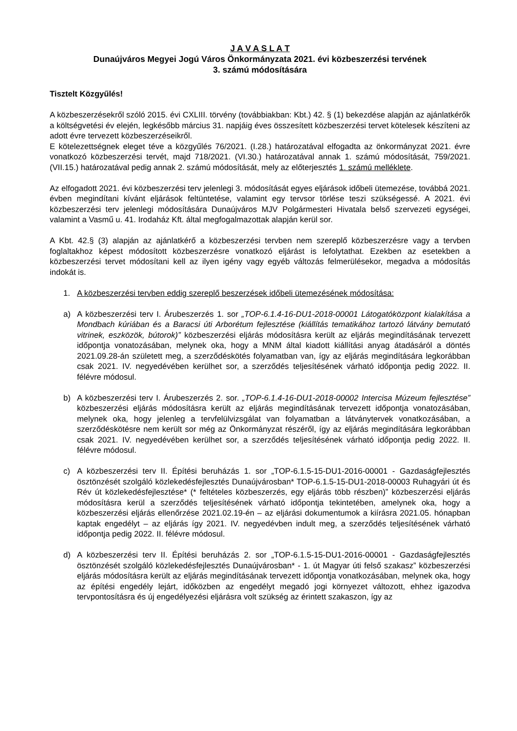J A V A S L A T
Dunaújváros Megyei Jogú Város Önkormányzata 2021. évi közbeszerzési tervének
3. számú módosítására
Tisztelt Közgyűlés!
A közbeszerzésekről szóló 2015. évi CXLIII. törvény (továbbiakban: Kbt.) 42. § (1) bekezdése alapján az ajánlatkérők a költségvetési év elején, legkésőbb március 31. napjáig éves összesített közbeszerzési tervet kötelesek készíteni az adott évre tervezett közbeszerzéseikről.
E kötelezettségnek eleget téve a közgyűlés 76/2021. (I.28.) határozatával elfogadta az önkormányzat 2021. évre vonatkozó közbeszerzési tervét, majd 718/2021. (VI.30.) határozatával annak 1. számú módosítását, 759/2021. (VII.15.) határozatával pedig annak 2. számú módosítását, mely az előterjesztés 1. számú melléklete.
Az elfogadott 2021. évi közbeszerzési terv jelenlegi 3. módosítását egyes eljárások időbeli ütemezése, továbbá 2021. évben megindítani kívánt eljárások feltüntetése, valamint egy tervsor törlése teszi szükségessé. A 2021. évi közbeszerzési terv jelenlegi módosítására Dunaújváros MJV Polgármesteri Hivatala belső szervezeti egységei, valamint a Vasmű u. 41. Irodaház Kft. által megfogalmazottak alapján kerül sor.
A Kbt. 42.§ (3) alapján az ajánlatkérő a közbeszerzési tervben nem szereplő közbeszerzésre vagy a tervben foglaltakhoz képest módosított közbeszerzésre vonatkozó eljárást is lefolytathat. Ezekben az esetekben a közbeszerzési tervet módosítani kell az ilyen igény vagy egyéb változás felmerülésekor, megadva a módosítás indokát is.
1. A közbeszerzési tervben eddig szereplő beszerzések időbeli ütemezésének módosítása:
a) A közbeszerzési terv I. Árubeszerzés 1. sor „TOP-6.1.4-16-DU1-2018-00001 Látogatóközpont kialakítása a Mondbach kúriában és a Baracsi úti Arborétum fejlesztése (kiállítás tematikához tartozó látvány bemutató vitrinek, eszközök, bútorok)” közbeszerzési eljárás módosításra került az eljárás megindításának tervezett időpontja vonatozásában, melynek oka, hogy a MNM által kiadott kiállítási anyag átadásáról a döntés 2021.09.28-án született meg, a szerződéskötés folyamatban van, így az eljárás megindítására legkorábban csak 2021. IV. negyedévében kerülhet sor, a szerződés teljesítésének várható időpontja pedig 2022. II. félévre módosul.
b) A közbeszerzési terv I. Árubeszerzés 2. sor. „TOP-6.1.4-16-DU1-2018-00002 Intercisa Múzeum fejlesztése” közbeszerzési eljárás módosításra került az eljárás megindításának tervezett időpontja vonatozásában, melynek oka, hogy jelenleg a tervfelülvizsgálat van folyamatban a látványtervek vonatkozásában, a szerződéskötésre nem került sor még az Önkormányzat részéről, így az eljárás megindítására legkorábban csak 2021. IV. negyedévében kerülhet sor, a szerződés teljesítésének várható időpontja pedig 2022. II. félévre módosul.
c) A közbeszerzési terv II. Építési beruházás 1. sor „TOP-6.1.5-15-DU1-2016-00001 - Gazdaságfejlesztés ösztönzését szolgáló közlekedésfejlesztés Dunaújvárosban* TOP-6.1.5-15-DU1-2018-00003 Ruhagyári út és Rév út közlekedésfejlesztése* (* feltételes közbeszerzés, egy eljárás több részben)” közbeszerzési eljárás módosításra kerül a szerződés teljesítésének várható időpontja tekintetében, amelynek oka, hogy a közbeszerzési eljárás ellenőrzése 2021.02.19-én – az eljárási dokumentumok a kiírásra 2021.05. hónapban kaptak engedélyt – az eljárás így 2021. IV. negyedévben indult meg, a szerződés teljesítésének várható időpontja pedig 2022. II. félévre módosul.
d) A közbeszerzési terv II. Építési beruházás 2. sor „TOP-6.1.5-15-DU1-2016-00001 - Gazdaságfejlesztés ösztönzését szolgáló közlekedésfejlesztés Dunaújvárosban* - 1. út Magyar úti felső szakasz” közbeszerzési eljárás módosításra került az eljárás megindításának tervezett időpontja vonatkozásában, melynek oka, hogy az építési engedély lejárt, időközben az engedélyt megadó jogi környezet változott, ehhez igazodva tervpontosításra és új engedélyezési eljárásra volt szükség az érintett szakaszon, így az